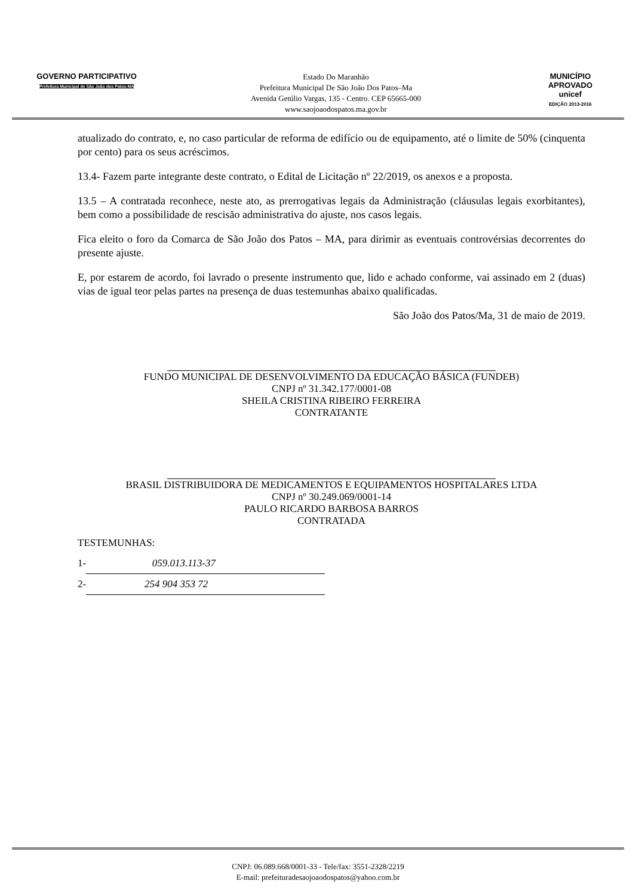GOVERNO PARTICIPATIVO
Prefeitura Municipal de São João dos Patos-MA
Estado Do Maranhão
Prefeitura Municipal De São João Dos Patos–Ma
Avenida Getúlio Vargas, 135 - Centro. CEP 65665-000
www.saojoaodospatos.ma.gov.br
MUNICÍPIO APROVADO
unicef
EDIÇÃO 2013-2016
atualizado do contrato, e, no caso particular de reforma de edifício ou de equipamento, até o limite de 50% (cinquenta por cento) para os seus acréscimos.
13.4- Fazem parte integrante deste contrato, o Edital de Licitação nº 22/2019, os anexos e a proposta.
13.5 – A contratada reconhece, neste ato, as prerrogativas legais da Administração (cláusulas legais exorbitantes), bem como a possibilidade de rescisão administrativa do ajuste, nos casos legais.
Fica eleito o foro da Comarca de São João dos Patos – MA, para dirimir as eventuais controvérsias decorrentes do presente ajuste.
E, por estarem de acordo, foi lavrado o presente instrumento que, lido e achado conforme, vai assinado em 2 (duas) vias de igual teor pelas partes na presença de duas testemunhas abaixo qualificadas.
São João dos Patos/Ma, 31 de maio de 2019.
FUNDO MUNICIPAL DE DESENVOLVIMENTO DA EDUCAÇÃO BÁSICA (FUNDEB)
CNPJ nº 31.342.177/0001-08
SHEILA CRISTINA RIBEIRO FERREIRA
CONTRATANTE
BRASIL DISTRIBUIDORA DE MEDICAMENTOS E EQUIPAMENTOS HOSPITALARES LTDA
CNPJ nº 30.249.069/0001-14
PAULO RICARDO BARBOSA BARROS
CONTRATADA
TESTEMUNHAS:
1- 059.013.113-37
2- 254 904 353 72
CNPJ: 06.089.668/0001-33 - Tele/fax: 3551-2328/2219
E-mail: prefeituradesaojoaodospatos@yahoo.com.br